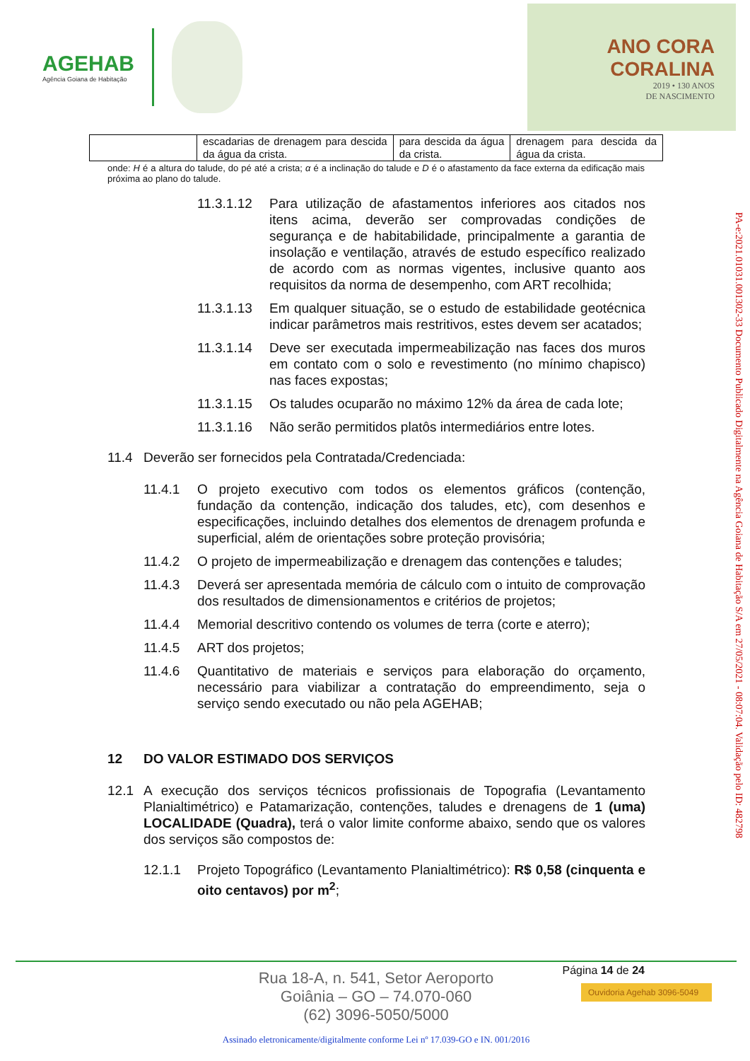AGEHAB
Agência Goiana de Habitação
ANO CORA
CORALINA
2019 • 130 ANOS
DE NASCIMENTO
| | escadarias de drenagem para descida da água da crista. | para descida da água da crista. | drenagem para descida da água da crista. |
onde: H é a altura do talude, do pé até a crista; α é a inclinação do talude e D é o afastamento da face externa da edificação mais próxima ao plano do talude.
11.3.1.12 Para utilização de afastamentos inferiores aos citados nos itens acima, deverão ser comprovadas condições de segurança e de habitabilidade, principalmente a garantia de insolação e ventilação, através de estudo específico realizado de acordo com as normas vigentes, inclusive quanto aos requisitos da norma de desempenho, com ART recolhida;
11.3.1.13 Em qualquer situação, se o estudo de estabilidade geotécnica indicar parâmetros mais restritivos, estes devem ser acatados;
11.3.1.14 Deve ser executada impermeabilização nas faces dos muros em contato com o solo e revestimento (no mínimo chapisco) nas faces expostas;
11.3.1.15 Os taludes ocuparão no máximo 12% da área de cada lote;
11.3.1.16 Não serão permitidos platôs intermediários entre lotes.
11.4 Deverão ser fornecidos pela Contratada/Credenciada:
11.4.1 O projeto executivo com todos os elementos gráficos (contenção, fundação da contenção, indicação dos taludes, etc), com desenhos e especificações, incluindo detalhes dos elementos de drenagem profunda e superficial, além de orientações sobre proteção provisória;
11.4.2 O projeto de impermeabilização e drenagem das contenções e taludes;
11.4.3 Deverá ser apresentada memória de cálculo com o intuito de comprovação dos resultados de dimensionamentos e critérios de projetos;
11.4.4 Memorial descritivo contendo os volumes de terra (corte e aterro);
11.4.5 ART dos projetos;
11.4.6 Quantitativo de materiais e serviços para elaboração do orçamento, necessário para viabilizar a contratação do empreendimento, seja o serviço sendo executado ou não pela AGEHAB;
12 DO VALOR ESTIMADO DOS SERVIÇOS
12.1 A execução dos serviços técnicos profissionais de Topografia (Levantamento Planialtimétrico) e Patamarização, contenções, taludes e drenagens de 1 (uma) LOCALIDADE (Quadra), terá o valor limite conforme abaixo, sendo que os valores dos serviços são compostos de:
12.1.1 Projeto Topográfico (Levantamento Planialtimétrico): R$ 0,58 (cinquenta e oito centavos) por m<sup>2</sup>;
PA-e:2021.01031.001302-33 Documento Publicado Digitalmente na Agência Goiana de Habitação S/A em 27/05/2021 - 08:07:04. Validação pelo ID: 482798
Página 14 de 24
Ouvidoria Agehab 3096-5049
Rua 18-A, n. 541, Setor Aeroporto
Goiânia – GO – 74.070-060
(62) 3096-5050/5000
Assinado eletronicamente/digitalmente conforme Lei nº 17.039-GO e IN. 001/2016